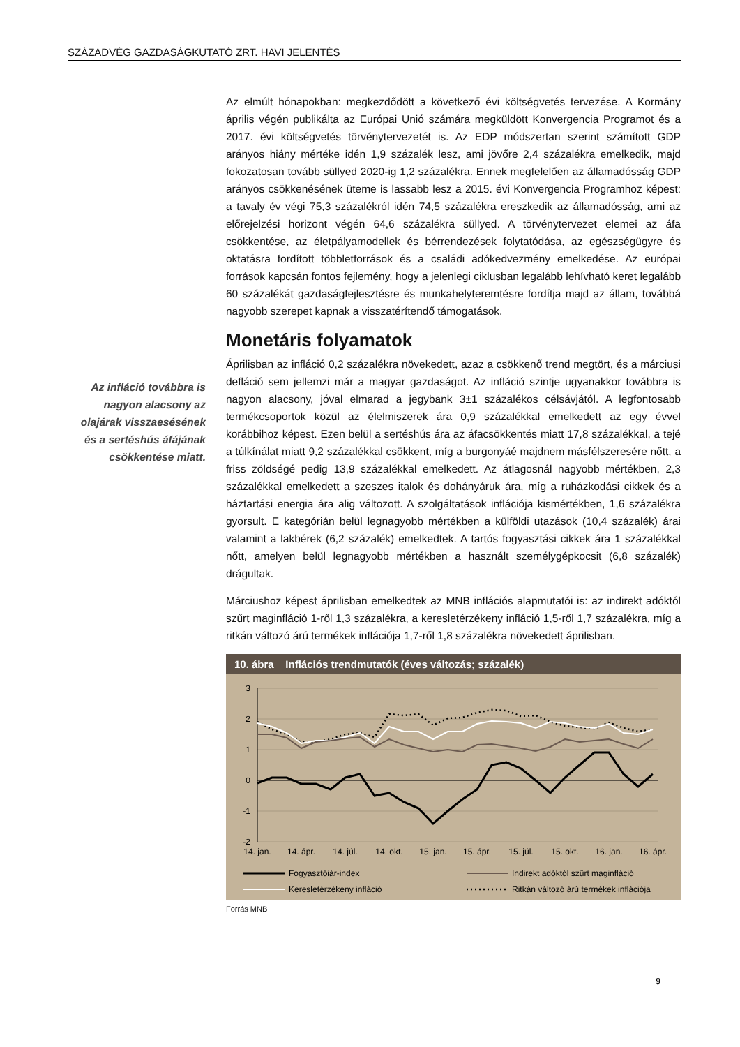SZÁZADVÉG GAZDASÁGKUTATÓ ZRT. HAVI JELENTÉS
Az infláció továbbra is nagyon alacsony az olajárak visszaesésének és a sertéshús áfájának csökkentése miatt.
Az elmúlt hónapokban: megkezdődött a következő évi költségvetés tervezése. A Kormány április végén publikálta az Európai Unió számára megküldött Konvergencia Programot és a 2017. évi költségvetés törvénytervezetét is. Az EDP módszertan szerint számított GDP arányos hiány mértéke idén 1,9 százalék lesz, ami jövőre 2,4 százalékra emelkedik, majd fokozatosan tovább süllyed 2020-ig 1,2 százalékra. Ennek megfelelően az államadósság GDP arányos csökkenésének üteme is lassabb lesz a 2015. évi Konvergencia Programhoz képest: a tavaly év végi 75,3 százalékról idén 74,5 százalékra ereszkedik az államadósság, ami az előrejelzési horizont végén 64,6 százalékra süllyed. A törvénytervezet elemei az áfa csökkentése, az életpályamodellek és bérrendezések folytatódása, az egészségügyre és oktatásra fordított többletforrások és a családi adókedvezmény emelkedése. Az európai források kapcsán fontos fejlemény, hogy a jelenlegi ciklusban legalább lehívható keret legalább 60 százalékát gazdaságfejlesztésre és munkahelyteremtésre fordítja majd az állam, továbbá nagyobb szerepet kapnak a visszatérítendő támogatások.
Monetáris folyamatok
Áprilisban az infláció 0,2 százalékra növekedett, azaz a csökkenő trend megtört, és a márciusi defláció sem jellemzi már a magyar gazdaságot. Az infláció szintje ugyanakkor továbbra is nagyon alacsony, jóval elmarad a jegybank 3±1 százalékos célsávjától. A legfontosabb termékcsoportok közül az élelmiszerek ára 0,9 százalékkal emelkedett az egy évvel korábbihoz képest. Ezen belül a sertéshús ára az áfacsökkentés miatt 17,8 százalékkal, a tejé a túlkínálat miatt 9,2 százalékkal csökkent, míg a burgonyáé majdnem másfélszeresére nőtt, a friss zöldségé pedig 13,9 százalékkal emelkedett. Az átlagosnál nagyobb mértékben, 2,3 százalékkal emelkedett a szeszes italok és dohányáruk ára, míg a ruházkodási cikkek és a háztartási energia ára alig változott. A szolgáltatások inflációja kismértékben, 1,6 százalékra gyorsult. E kategórián belül legnagyobb mértékben a külföldi utazások (10,4 százalék) árai valamint a lakbérek (6,2 százalék) emelkedtek. A tartós fogyasztási cikkek ára 1 százalékkal nőtt, amelyen belül legnagyobb mértékben a használt személygépkocsit (6,8 százalék) drágultak.
Márciushoz képest áprilisban emelkedtek az MNB inflációs alapmutatói is: az indirekt adóktól szűrt maginfláció 1-ről 1,3 százalékra, a keresletérzékeny infláció 1,5-ről 1,7 százalékra, míg a ritkán változó árú termékek inflációja 1,7-ről 1,8 százalékra növekedett áprilisban.
10. ábra Inflációs trendmutatók (éves változás; százalék)
3
2
1
0
-1
-2
14. jan.
14. ápr.
14. júl.
14. okt.
15. jan.
15. ápr.
15. júl.
15. okt.
16. jan.
16. ápr.
Fogyasztóiár-index
Indirekt adóktól szűrt maginfláció
Keresletérzékeny infláció
Ritkán változó árú termékek inflációja
Forrás MNB
9